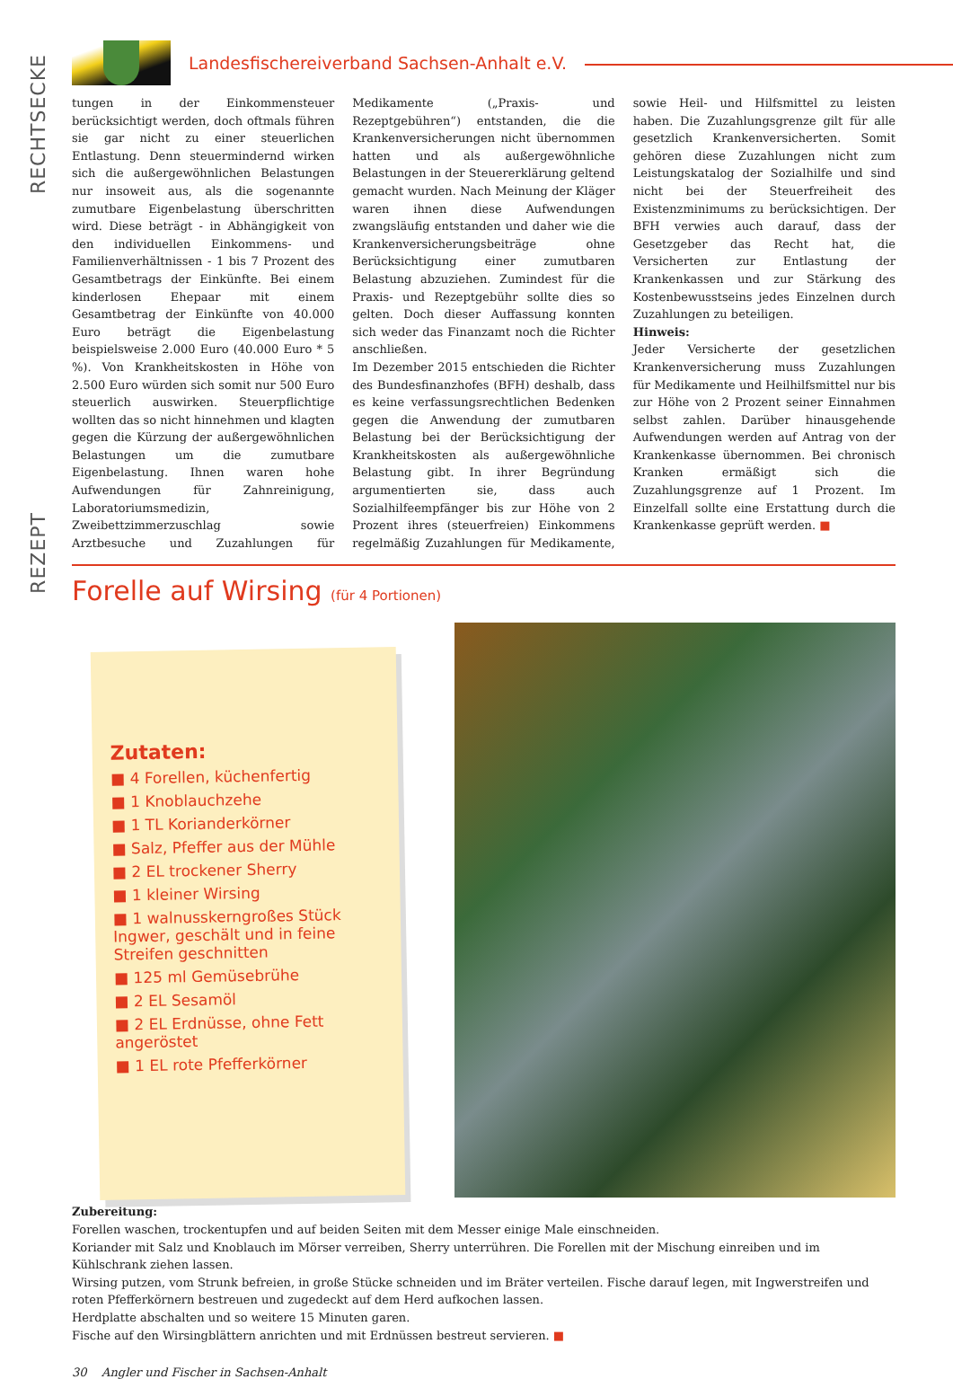RECHTSECKE
REZEPT
Landesfischereiverband Sachsen-Anhalt e.V.
tungen in der Einkommensteuer berücksichtigt werden, doch oftmals führen sie gar nicht zu einer steuerlichen Entlastung. Denn steuermindernd wirken sich die außergewöhnlichen Belastungen nur insoweit aus, als die sogenannte zumutbare Eigenbelastung überschritten wird. Diese beträgt - in Abhängigkeit von den individuellen Einkommens- und Familienverhältnissen - 1 bis 7 Prozent des Gesamtbetrags der Einkünfte. Bei einem kinderlosen Ehepaar mit einem Gesamtbetrag der Einkünfte von 40.000 Euro beträgt die Eigenbelastung beispielsweise 2.000 Euro (40.000 Euro * 5 %). Von Krankheitskosten in Höhe von 2.500 Euro würden sich somit nur 500 Euro steuerlich auswirken. Steuerpflichtige wollten das so nicht hinnehmen und klagten gegen die Kürzung der außergewöhnlichen Belastungen um die zumutbare Eigenbelastung. Ihnen waren hohe Aufwendungen für Zahnreinigung, Laboratoriumsmedizin, Zweibettzimmerzuschlag sowie Arztbesuche und Zuzahlungen für Medikamente („Praxis- und Rezeptgebühren“) entstanden, die die Krankenversicherungen nicht übernommen hatten und als außergewöhnliche Belastungen in der Steuererklärung geltend gemacht wurden. Nach Meinung der Kläger waren ihnen diese Aufwendungen zwangsläufig entstanden und daher wie die Krankenversicherungsbeiträge ohne Berücksichtigung einer zumutbaren Belastung abzuziehen. Zumindest für die Praxis- und Rezeptgebühr sollte dies so gelten. Doch dieser Auffassung konnten sich weder das Finanzamt noch die Richter anschließen.
Im Dezember 2015 entschieden die Richter des Bundesfinanzhofes (BFH) deshalb, dass es keine verfassungsrechtlichen Bedenken gegen die Anwendung der zumutbaren Belastung bei der Berücksichtigung der Krankheitskosten als außergewöhnliche Belastung gibt. In ihrer Begründung argumentierten sie, dass auch Sozialhilfeempfänger bis zur Höhe von 2 Prozent ihres (steuerfreien) Einkommens regelmäßig Zuzahlungen für Medikamente, sowie Heil- und Hilfsmittel zu leisten haben. Die Zuzahlungsgrenze gilt für alle gesetzlich Krankenversicherten. Somit gehören diese Zuzahlungen nicht zum Leistungskatalog der Sozialhilfe und sind nicht bei der Steuerfreiheit des Existenzminimums zu berücksichtigen. Der BFH verwies auch darauf, dass der Gesetzgeber das Recht hat, die Versicherten zur Entlastung der Krankenkassen und zur Stärkung des Kostenbewusstseins jedes Einzelnen durch Zuzahlungen zu beteiligen.
Hinweis:
Jeder Versicherte der gesetzlichen Krankenversicherung muss Zuzahlungen für Medikamente und Heilhilfsmittel nur bis zur Höhe von 2 Prozent seiner Einnahmen selbst zahlen. Darüber hinausgehende Aufwendungen werden auf Antrag von der Krankenkasse übernommen. Bei chronisch Kranken ermäßigt sich die Zuzahlungsgrenze auf 1 Prozent. Im Einzelfall sollte eine Erstattung durch die Krankenkasse geprüft werden. ■
Forelle auf Wirsing (für 4 Portionen)
Zutaten:
■ 4 Forellen, küchenfertig
■ 1 Knoblauchzehe
■ 1 TL Korianderkörner
■ Salz, Pfeffer aus der Mühle
■ 2 EL trockener Sherry
■ 1 kleiner Wirsing
■ 1 walnusskerngroßes Stück Ingwer, geschält und in feine Streifen geschnitten
■ 125 ml Gemüsebrühe
■ 2 EL Sesamöl
■ 2 EL Erdnüsse, ohne Fett angeröstet
■ 1 EL rote Pfefferkörner
Zubereitung:
Forellen waschen, trockentupfen und auf beiden Seiten mit dem Messer einige Male einschneiden.
Koriander mit Salz und Knoblauch im Mörser verreiben, Sherry unterrühren. Die Forellen mit der Mischung einreiben und im Kühlschrank ziehen lassen.
Wirsing putzen, vom Strunk befreien, in große Stücke schneiden und im Bräter verteilen. Fische darauf legen, mit Ingwerstreifen und roten Pfefferkörnern bestreuen und zugedeckt auf dem Herd aufkochen lassen.
Herdplatte abschalten und so weitere 15 Minuten garen.
Fische auf den Wirsingblättern anrichten und mit Erdnüssen bestreut servieren. ■
30 Angler und Fischer in Sachsen-Anhalt